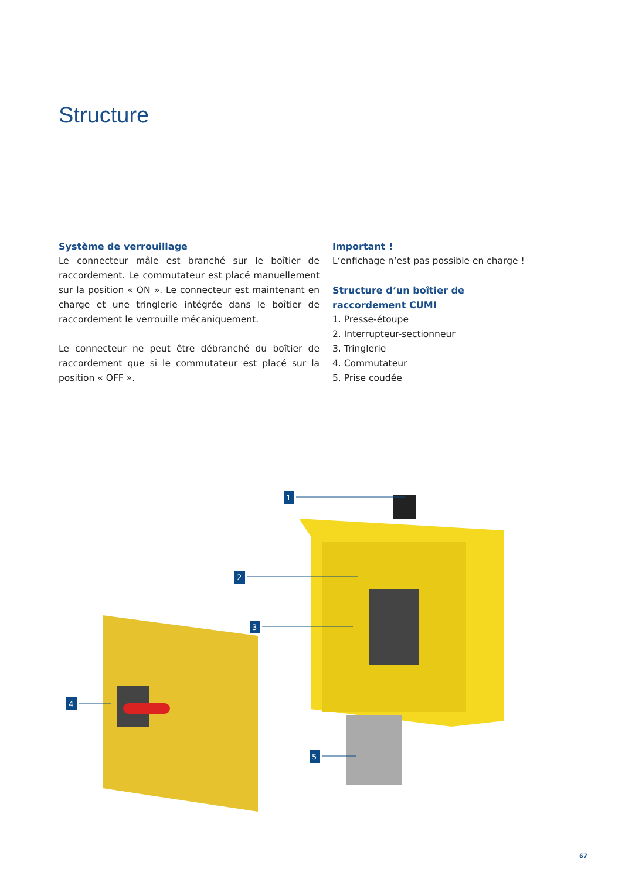Structure
Système de verrouillage
Le connecteur mâle est branché sur le boîtier de raccordement. Le commutateur est placé manuellement sur la position « ON ». Le connecteur est maintenant en charge et une tringlerie intégrée dans le boîtier de raccordement le verrouille mécaniquement.
Le connecteur ne peut être débranché du boîtier de raccordement que si le commutateur est placé sur la position « OFF ».
Important !
L‘enfichage n‘est pas possible en charge !
Structure d‘un boîtier de raccordement CUMI
1. Presse-étoupe
2. Interrupteur-sectionneur
3. Tringlerie
4. Commutateur
5. Prise coudée
1
2
3
4
5
67